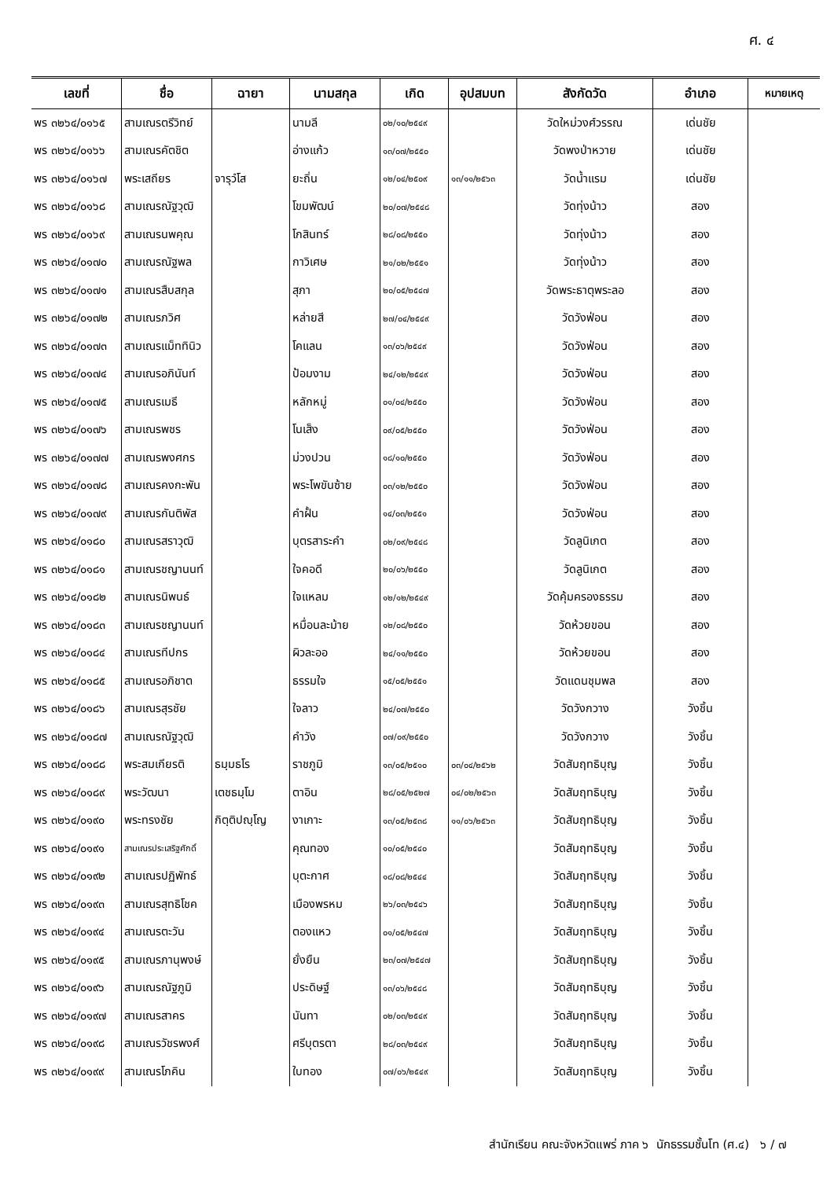ศ. ๔
| เลขที่ | ชื่อ | ฉายา | นามสกุล | เกิด | อุปสมบท | สังกัดวัด | อำเภอ | หมายเหตุ |
| --- | --- | --- | --- | --- | --- | --- | --- | --- |
| พร ๓๒๖๔/๐๑๖๕ | สามเณรตรีวิทย์ | | นามลี | ๐๒/๑๐/๒๕๔๙ | | วัดใหม่วงศ์วรรณ | เด่นชัย | |
| พร ๓๒๖๔/๐๑๖๖ | สามเณรคัตชิต | | อ่างแก้ว | ๑๓/๐๗/๒๕๕๐ | | วัดพงป่าหวาย | เด่นชัย | |
| พร ๓๒๖๔/๐๑๖๗ | พระเสถียร | จารุวํโส | ยะถิ่น | ๑๒/๐๔/๒๕๐๙ | ๑๓/๑๑/๒๕๖๓ | วัดน้ำแรม | เด่นชัย | |
| พร ๓๒๖๔/๐๑๖๘ | สามเณรณัฐวุฒิ | | โขมพัฒน์ | ๒๐/๐๗/๒๕๔๘ | | วัดทุ่งน้าว | สอง | |
| พร ๓๒๖๔/๐๑๖๙ | สามเณรนพคุณ | | โกสินทร์ | ๒๘/๐๘/๒๕๕๐ | | วัดทุ่งน้าว | สอง | |
| พร ๓๒๖๔/๐๑๗๐ | สามเณรณัฐพล | | กาวิเศษ | ๒๑/๐๒/๒๕๕๑ | | วัดทุ่งน้าว | สอง | |
| พร ๓๒๖๔/๐๑๗๑ | สามเณรสืบสกุล | | สุภา | ๒๐/๐๕/๒๕๔๗ | | วัดพระธาตุพระลอ | สอง | |
| พร ๓๒๖๔/๐๑๗๒ | สามเณรภวิศ | | หล่ายสี | ๒๗/๐๔/๒๕๔๙ | | วัดวังฟ่อน | สอง | |
| พร ๓๒๖๔/๐๑๗๓ | สามเณรแม็ททินิว | | โคแลน | ๑๓/๐๖/๒๕๔๙ | | วัดวังฟ่อน | สอง | |
| พร ๓๒๖๔/๐๑๗๔ | สามเณรอภินันท์ | | ป้อมงาม | ๒๔/๑๒/๒๕๔๙ | | วัดวังฟ่อน | สอง | |
| พร ๓๒๖๔/๐๑๗๕ | สามเณรเมธี | | หลักหมู่ | ๐๑/๐๔/๒๕๕๐ | | วัดวังฟ่อน | สอง | |
| พร ๓๒๖๔/๐๑๗๖ | สามเณรพชร | | โนเส็ง | ๐๙/๐๕/๒๕๕๐ | | วัดวังฟ่อน | สอง | |
| พร ๓๒๖๔/๐๑๗๗ | สามเณรพงศกร | | ม่วงปวน | ๑๘/๑๐/๒๕๕๐ | | วัดวังฟ่อน | สอง | |
| พร ๓๒๖๔/๐๑๗๘ | สามเณรคงกะพัน | | พระโพขันซ้าย | ๐๓/๑๒/๒๕๕๐ | | วัดวังฟ่อน | สอง | |
| พร ๓๒๖๔/๐๑๗๙ | สามเณรกันติพัส | | คำฝั้น | ๑๔/๐๓/๒๕๕๑ | | วัดวังฟ่อน | สอง | |
| พร ๓๒๖๔/๐๑๘๐ | สามเณรสราวุฒิ | | บุตรสาระคำ | ๐๒/๐๙/๒๕๔๘ | | วัดลูนิเกต | สอง | |
| พร ๓๒๖๔/๐๑๘๑ | สามเณรชญานนท์ | | ใจคอดี | ๒๐/๐๖/๒๕๕๐ | | วัดลูนิเกต | สอง | |
| พร ๓๒๖๔/๐๑๘๒ | สามเณรนิพนธ์ | | ใจแหลม | ๑๒/๑๒/๒๕๔๙ | | วัดคุ้มครองธรรม | สอง | |
| พร ๓๒๖๔/๐๑๘๓ | สามเณรชญานนท์ | | หมื่อนละม้าย | ๑๒/๐๘/๒๕๕๐ | | วัดห้วยขอน | สอง | |
| พร ๓๒๖๔/๐๑๘๔ | สามเณรทีปกร | | ผิวละออ | ๒๔/๑๑/๒๕๕๐ | | วัดห้วยขอน | สอง | |
| พร ๓๒๖๔/๐๑๘๕ | สามเณรอภิชาต | | ธรรมใจ | ๑๕/๐๕/๒๕๕๑ | | วัดแดนชุมพล | สอง | |
| พร ๓๒๖๔/๐๑๘๖ | สามเณรสุรชัย | | ใจลาว | ๒๔/๐๗/๒๕๕๐ | | วัดวังกวาง | วังชิ้น | |
| พร ๓๒๖๔/๐๑๘๗ | สามเณรณัฐวุฒิ | | คำวัง | ๐๗/๐๙/๒๕๕๐ | | วัดวังกวาง | วังชิ้น | |
| พร ๓๒๖๔/๐๑๘๘ | พระสมเกียรติ | ธมฺมธโร | ราชภูมิ | ๑๓/๐๕/๒๕๑๐ | ๐๓/๐๔/๒๕๖๒ | วัดสัมฤทธิบุญ | วังชิ้น | |
| พร ๓๒๖๔/๐๑๘๙ | พระวัฒนา | เตชธมฺโม | ตาอิน | ๒๘/๐๕/๒๕๒๗ | ๐๔/๐๒/๒๕๖๓ | วัดสัมฤทธิบุญ | วังชิ้น | |
| พร ๓๒๖๔/๐๑๙๐ | พระทรงชัย | กิตฺติปญฺโญ | งาเกาะ | ๑๓/๐๕/๒๕๓๘ | ๑๑/๐๖/๒๕๖๓ | วัดสัมฤทธิบุญ | วังชิ้น | |
| พร ๓๒๖๔/๐๑๙๑ | สามเณรประเสริฐศักดิ์ | | คุณทอง | ๑๐/๐๕/๒๕๔๐ | | วัดสัมฤทธิบุญ | วังชิ้น | |
| พร ๓๒๖๔/๐๑๙๒ | สามเณรปฏิพัทธ์ | | บุตะกาศ | ๑๘/๐๘/๒๕๔๔ | | วัดสัมฤทธิบุญ | วังชิ้น | |
| พร ๓๒๖๔/๐๑๙๓ | สามเณรสุทธิโชค | | เมืองพรหม | ๒๖/๐๓/๒๕๔๖ | | วัดสัมฤทธิบุญ | วังชิ้น | |
| พร ๓๒๖๔/๐๑๙๔ | สามเณรตะวัน | | ตองแหว | ๐๑/๐๕/๒๕๔๗ | | วัดสัมฤทธิบุญ | วังชิ้น | |
| พร ๓๒๖๔/๐๑๙๕ | สามเณรภานุพงษ์ | | ยั่งยืน | ๒๓/๐๗/๒๕๔๗ | | วัดสัมฤทธิบุญ | วังชิ้น | |
| พร ๓๒๖๔/๐๑๙๖ | สามเณรณัฐภูมิ | | ประดิษฐ์ | ๑๓/๐๖/๒๕๔๘ | | วัดสัมฤทธิบุญ | วังชิ้น | |
| พร ๓๒๖๔/๐๑๙๗ | สามเณรสาคร | | นันทา | ๐๒/๐๓/๒๕๔๙ | | วัดสัมฤทธิบุญ | วังชิ้น | |
| พร ๓๒๖๔/๐๑๙๘ | สามเณรวัชรพงศ์ | | ศรีบุตรตา | ๒๘/๐๓/๒๕๔๙ | | วัดสัมฤทธิบุญ | วังชิ้น | |
| พร ๓๒๖๔/๐๑๙๙ | สามเณรโภคิน | | ใบทอง | ๐๗/๐๖/๒๕๔๙ | | วัดสัมฤทธิบุญ | วังชิ้น | |
สำนักเรียน คณะจังหวัดแพร่ ภาค ๖ นักธรรมชั้นโท (ศ.๔) ๖ / ๗